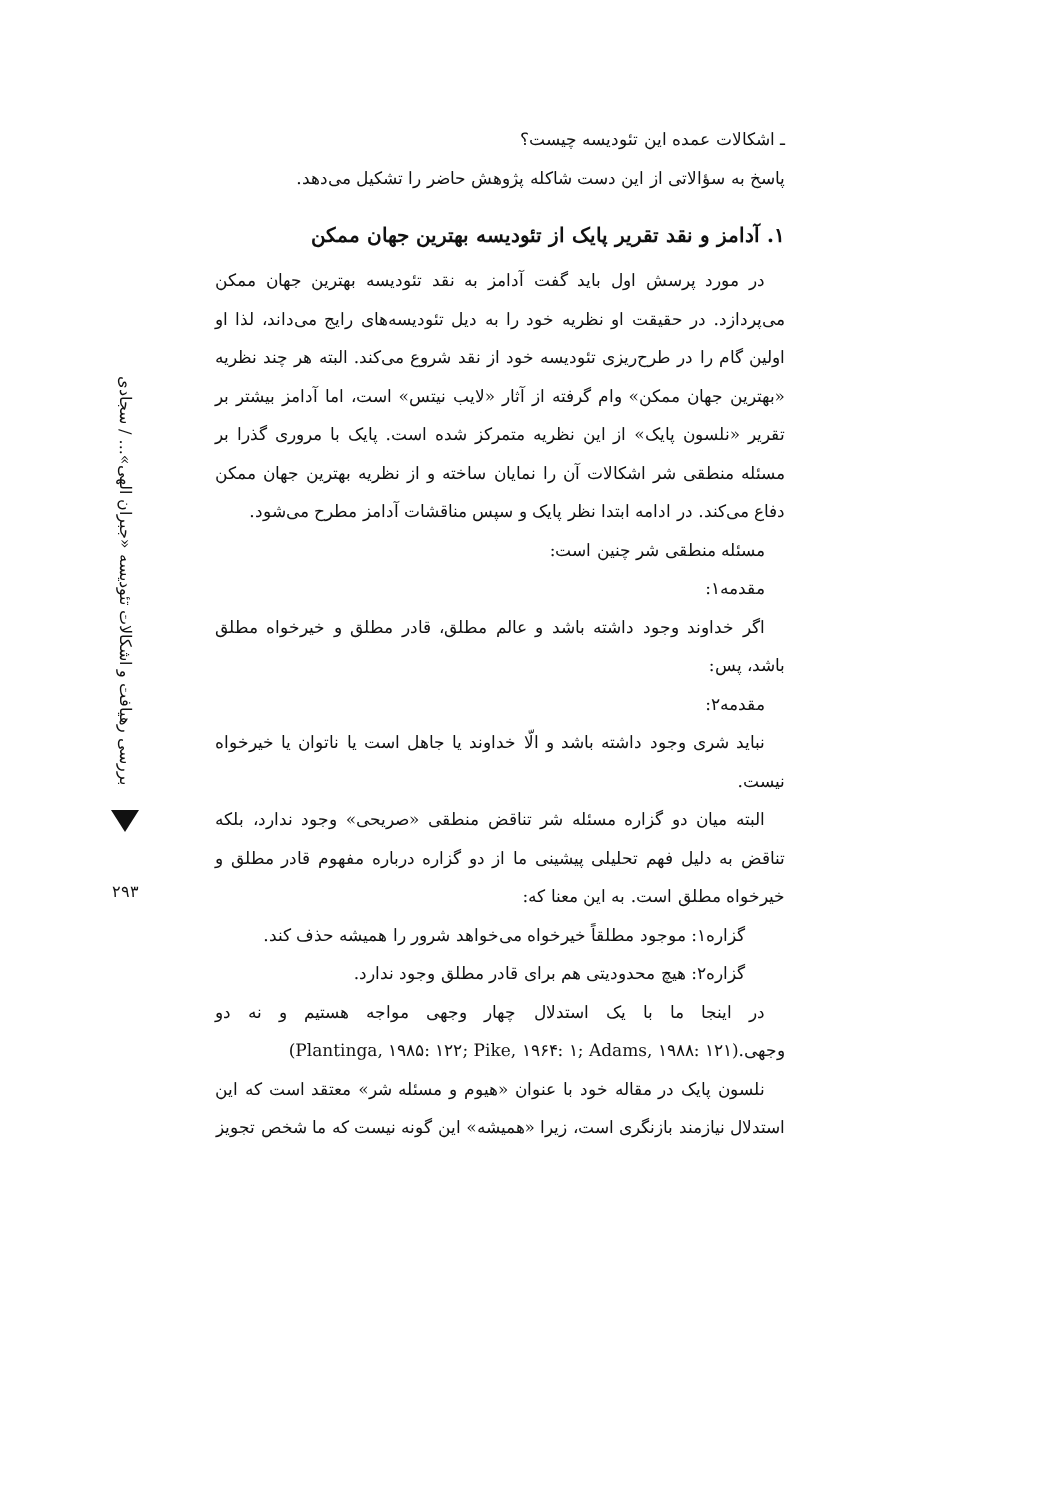بررسی رهیافت و اشکالات تئودیسه «جبران الهی»... / سجادی
۲۹۳
ـ اشکالات عمده این تئودیسه چیست؟
پاسخ به سؤالاتی از این دست شاکله پژوهش حاضر را تشکیل می‌دهد.
۱. آدامز و نقد تقریر پایک از تئودیسه بهترین جهان ممکن
در مورد پرسش اول باید گفت آدامز به نقد تئودیسه بهترین جهان ممکن می‌پردازد. در حقیقت او نظریه خود را به دیل تئودیسه‌های رایج می‌داند، لذا او اولین گام را در طرح‌ریزی تئودیسه خود از نقد شروع می‌کند. البته هر چند نظریه «بهترین جهان ممکن» وام گرفته از آثار «لایب نیتس» است، اما آدامز بیشتر بر تقریر «نلسون پایک» از این نظریه متمرکز شده است. پایک با مروری گذرا بر مسئله منطقی شر اشکالات آن را نمایان ساخته و از نظریه بهترین جهان ممکن دفاع می‌کند. در ادامه ابتدا نظر پایک و سپس مناقشات آدامز مطرح می‌شود.
مسئله منطقی شر چنین است:
مقدمه۱:
اگر خداوند وجود داشته باشد و عالم مطلق، قادر مطلق و خیرخواه مطلق باشد، پس:
مقدمه۲:
نباید شری وجود داشته باشد و الّا خداوند یا جاهل است یا ناتوان یا خیرخواه نیست.
البته میان دو گزاره مسئله شر تناقض منطقی «صریحی» وجود ندارد، بلکه تناقض به دلیل فهم تحلیلی پیشینی ما از دو گزاره درباره مفهوم قادر مطلق و خیرخواه مطلق است. به این معنا که:
گزاره۱: موجود مطلقاً خیرخواه می‌خواهد شرور را همیشه حذف کند.
گزاره۲: هیچ محدودیتی هم برای قادر مطلق وجود ندارد.
در اینجا ما با یک استدلال چهار وجهی مواجه هستیم و نه دو وجهی.(Plantinga, ۱۹۸۵: ۱۲۲; Pike, ۱۹۶۴: ۱; Adams, ۱۹۸۸: ۱۲۱)
نلسون پایک در مقاله خود با عنوان «هیوم و مسئله شر» معتقد است که این استدلال نیازمند بازنگری است، زیرا «همیشه» این گونه نیست که ما شخص تجویز